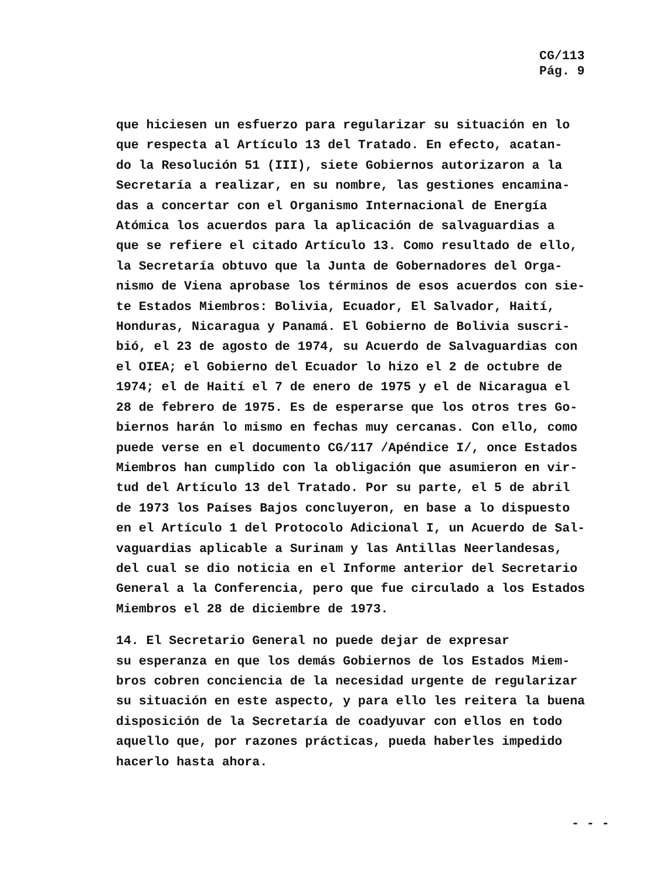CG/113
Pág. 9
que hiciesen un esfuerzo para regularizar su situación en lo que respecta al Artículo 13 del Tratado. En efecto, acatan- do la Resolución 51 (III), siete Gobiernos autorizaron a la Secretaría a realizar, en su nombre, las gestiones encamina- das a concertar con el Organismo Internacional de Energía Atómica los acuerdos para la aplicación de salvaguardias a que se refiere el citado Artículo 13. Como resultado de ello, la Secretaría obtuvo que la Junta de Gobernadores del Orga- nismo de Viena aprobase los términos de esos acuerdos con sie- te Estados Miembros: Bolivia, Ecuador, El Salvador, Haití, Honduras, Nicaragua y Panamá. El Gobierno de Bolivia suscri- bió, el 23 de agosto de 1974, su Acuerdo de Salvaguardias con el OIEA; el Gobierno del Ecuador lo hizo el 2 de octubre de 1974; el de Haití el 7 de enero de 1975 y el de Nicaragua el 28 de febrero de 1975. Es de esperarse que los otros tres Go- biernos harán lo mismo en fechas muy cercanas. Con ello, como puede verse en el documento CG/117 /Apéndice I/, once Estados Miembros han cumplido con la obligación que asumieron en vir- tud del Artículo 13 del Tratado. Por su parte, el 5 de abril de 1973 los Países Bajos concluyeron, en base a lo dispuesto en el Artículo 1 del Protocolo Adicional I, un Acuerdo de Sal- vaguardias aplicable a Surinam y las Antillas Neerlandesas, del cual se dio noticia en el Informe anterior del Secretario General a la Conferencia, pero que fue circulado a los Estados Miembros el 28 de diciembre de 1973.
14. El Secretario General no puede dejar de expresar su esperanza en que los demás Gobiernos de los Estados Miem- bros cobren conciencia de la necesidad urgente de regularizar su situación en este aspecto, y para ello les reitera la buena disposición de la Secretaría de coadyuvar con ellos en todo aquello que, por razones prácticas, pueda haberles impedido hacerlo hasta ahora.
- - -